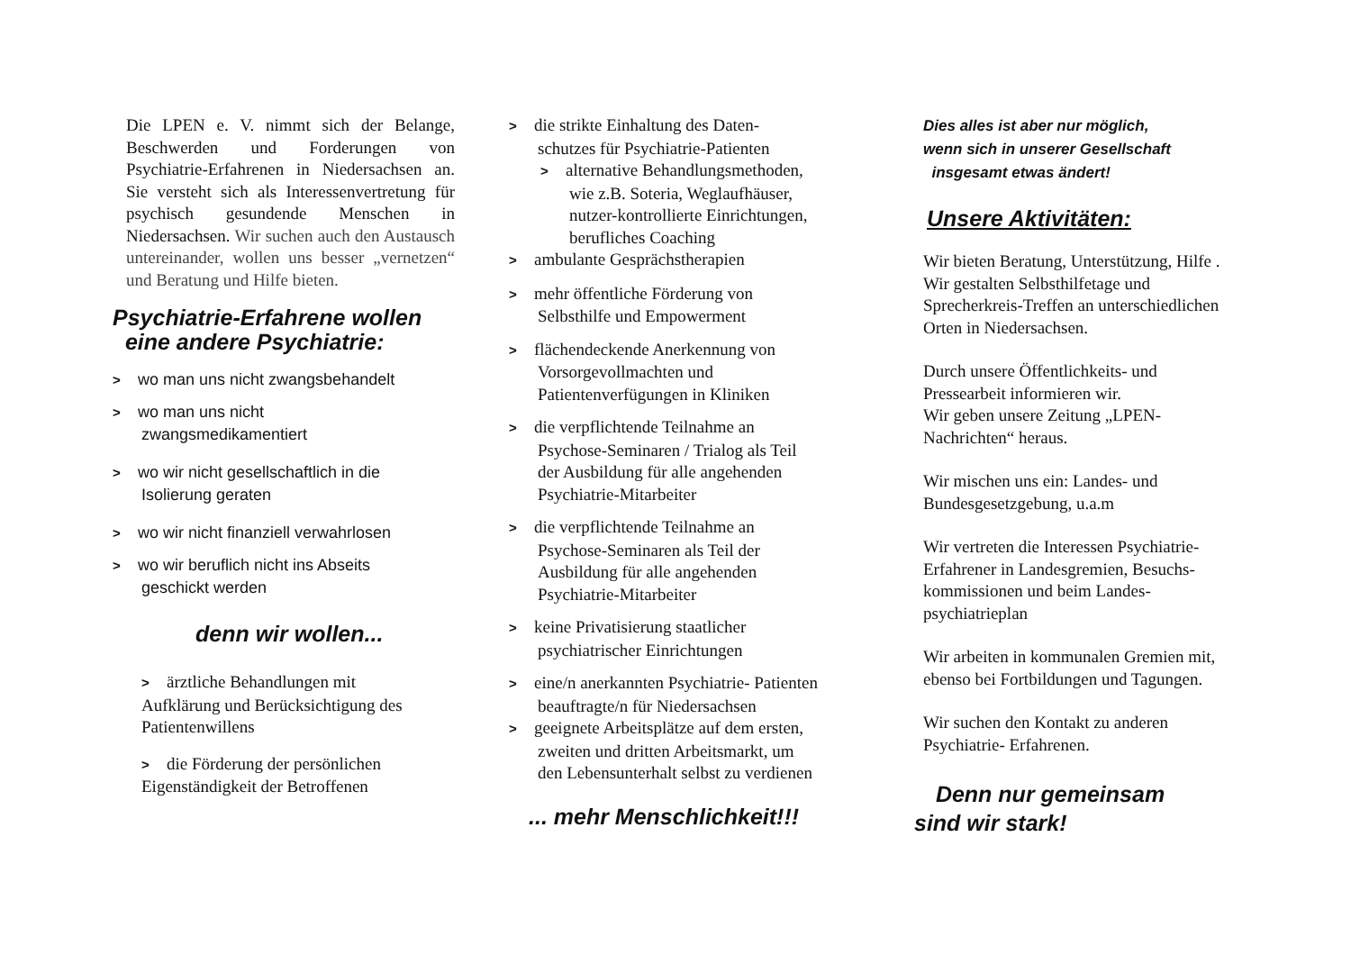Die LPEN e. V. nimmt sich der Belange, Beschwerden und Forderungen von Psychiatrie-Erfahrenen in Niedersachsen an. Sie versteht sich als Interessenvertretung für psychisch gesundende Menschen in Niedersachsen. Wir suchen auch den Austausch untereinander, wollen uns besser „vernetzen“ und Beratung und Hilfe bieten.
Psychiatrie-Erfahrene wollen
eine andere Psychiatrie:
> wo man uns nicht zwangsbehandelt
> wo man uns nicht
zwangsmedikamentiert
> wo wir nicht gesellschaftlich in die
Isolierung geraten
> wo wir nicht finanziell verwahrlosen
> wo wir beruflich nicht ins Abseits
geschickt werden
denn wir wollen...
> ärztliche Behandlungen mit
Aufklärung und Berücksichtigung des
Patientenwillens
> die Förderung der persönlichen
Eigenständigkeit der Betroffenen
> die strikte Einhaltung des Daten-
schutzes für Psychiatrie-Patienten
> alternative Behandlungsmethoden,
wie z.B. Soteria, Weglaufhäuser,
nutzer-kontrollierte Einrichtungen,
berufliches Coaching
> ambulante Gesprächstherapien
> mehr öffentliche Förderung von
Selbsthilfe und Empowerment
> flächendeckende Anerkennung von
Vorsorgevollmachten und
Patientenverfügungen in Kliniken
> die verpflichtende Teilnahme an
Psychose-Seminaren / Trialog als Teil
der Ausbildung für alle angehenden
Psychiatrie-Mitarbeiter
> die verpflichtende Teilnahme an
Psychose-Seminaren als Teil der
Ausbildung für alle angehenden
Psychiatrie-Mitarbeiter
> keine Privatisierung staatlicher
psychiatrischer Einrichtungen
> eine/n anerkannten Psychiatrie- Patienten
beauftragte/n für Niedersachsen
> geeignete Arbeitsplätze auf dem ersten,
zweiten und dritten Arbeitsmarkt, um
den Lebensunterhalt selbst zu verdienen
... mehr Menschlichkeit!!!
Dies alles ist aber nur möglich,
wenn sich in unserer Gesellschaft
insgesamt etwas ändert!
Unsere Aktivitäten:
Wir bieten Beratung, Unterstützung, Hilfe .
Wir gestalten Selbsthilfetage und
Sprecherkreis-Treffen an unterschiedlichen
Orten in Niedersachsen.
Durch unsere Öffentlichkeits- und
Pressearbeit informieren wir.
Wir geben unsere Zeitung „LPEN-
Nachrichten“ heraus.
Wir mischen uns ein: Landes- und
Bundesgesetzgebung, u.a.m
Wir vertreten die Interessen Psychiatrie-
Erfahrener in Landesgremien, Besuchs-
kommissionen und beim Landes-
psychiatrieplan
Wir arbeiten in kommunalen Gremien mit,
ebenso bei Fortbildungen und Tagungen.
Wir suchen den Kontakt zu anderen
Psychiatrie- Erfahrenen.
Denn nur gemeinsam
sind wir stark!